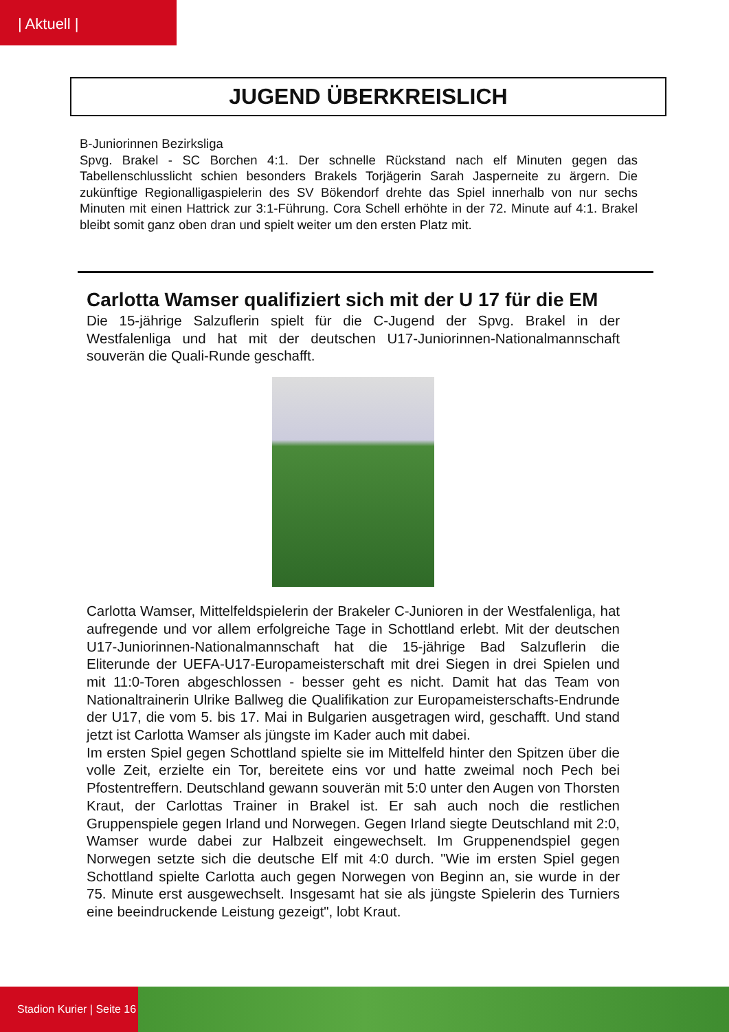| Aktuell |
JUGEND ÜBERKREISLICH
B-Juniorinnen Bezirksliga
Spvg. Brakel - SC Borchen 4:1. Der schnelle Rückstand nach elf Minuten gegen das Tabellenschlusslicht schien besonders Brakels Torjägerin Sarah Jasperneite zu ärgern. Die zukünftige Regionalligaspielerin des SV Bökendorf drehte das Spiel innerhalb von nur sechs Minuten mit einen Hattrick zur 3:1-Führung. Cora Schell erhöhte in der 72. Minute auf 4:1. Brakel bleibt somit ganz oben dran und spielt weiter um den ersten Platz mit.
Carlotta Wamser qualifiziert sich mit der U 17 für die EM
Die 15-jährige Salzuflerin spielt für die C-Jugend der Spvg. Brakel in der Westfalenliga und hat mit der deutschen U17-Juniorinnen-Nationalmannschaft souverän die Quali-Runde geschafft.
Carlotta Wamser, Mittelfeldspielerin der Brakeler C-Junioren in der Westfalenliga, hat aufregende und vor allem erfolgreiche Tage in Schottland erlebt. Mit der deutschen U17-Juniorinnen-Nationalmannschaft hat die 15-jährige Bad Salzuflerin die Eliterunde der UEFA-U17-Europameisterschaft mit drei Siegen in drei Spielen und mit 11:0-Toren abgeschlossen - besser geht es nicht. Damit hat das Team von Nationaltrainerin Ulrike Ballweg die Qualifikation zur Europameisterschafts-Endrunde der U17, die vom 5. bis 17. Mai in Bulgarien ausgetragen wird, geschafft. Und stand jetzt ist Carlotta Wamser als jüngste im Kader auch mit dabei.
Im ersten Spiel gegen Schottland spielte sie im Mittelfeld hinter den Spitzen über die volle Zeit, erzielte ein Tor, bereitete eins vor und hatte zweimal noch Pech bei Pfostentreffern. Deutschland gewann souverän mit 5:0 unter den Augen von Thorsten Kraut, der Carlottas Trainer in Brakel ist. Er sah auch noch die restlichen Gruppenspiele gegen Irland und Norwegen. Gegen Irland siegte Deutschland mit 2:0, Wamser wurde dabei zur Halbzeit eingewechselt. Im Gruppenendspiel gegen Norwegen setzte sich die deutsche Elf mit 4:0 durch. "Wie im ersten Spiel gegen Schottland spielte Carlotta auch gegen Norwegen von Beginn an, sie wurde in der 75. Minute erst ausgewechselt. Insgesamt hat sie als jüngste Spielerin des Turniers eine beeindruckende Leistung gezeigt", lobt Kraut.
Stadion Kurier | Seite 16